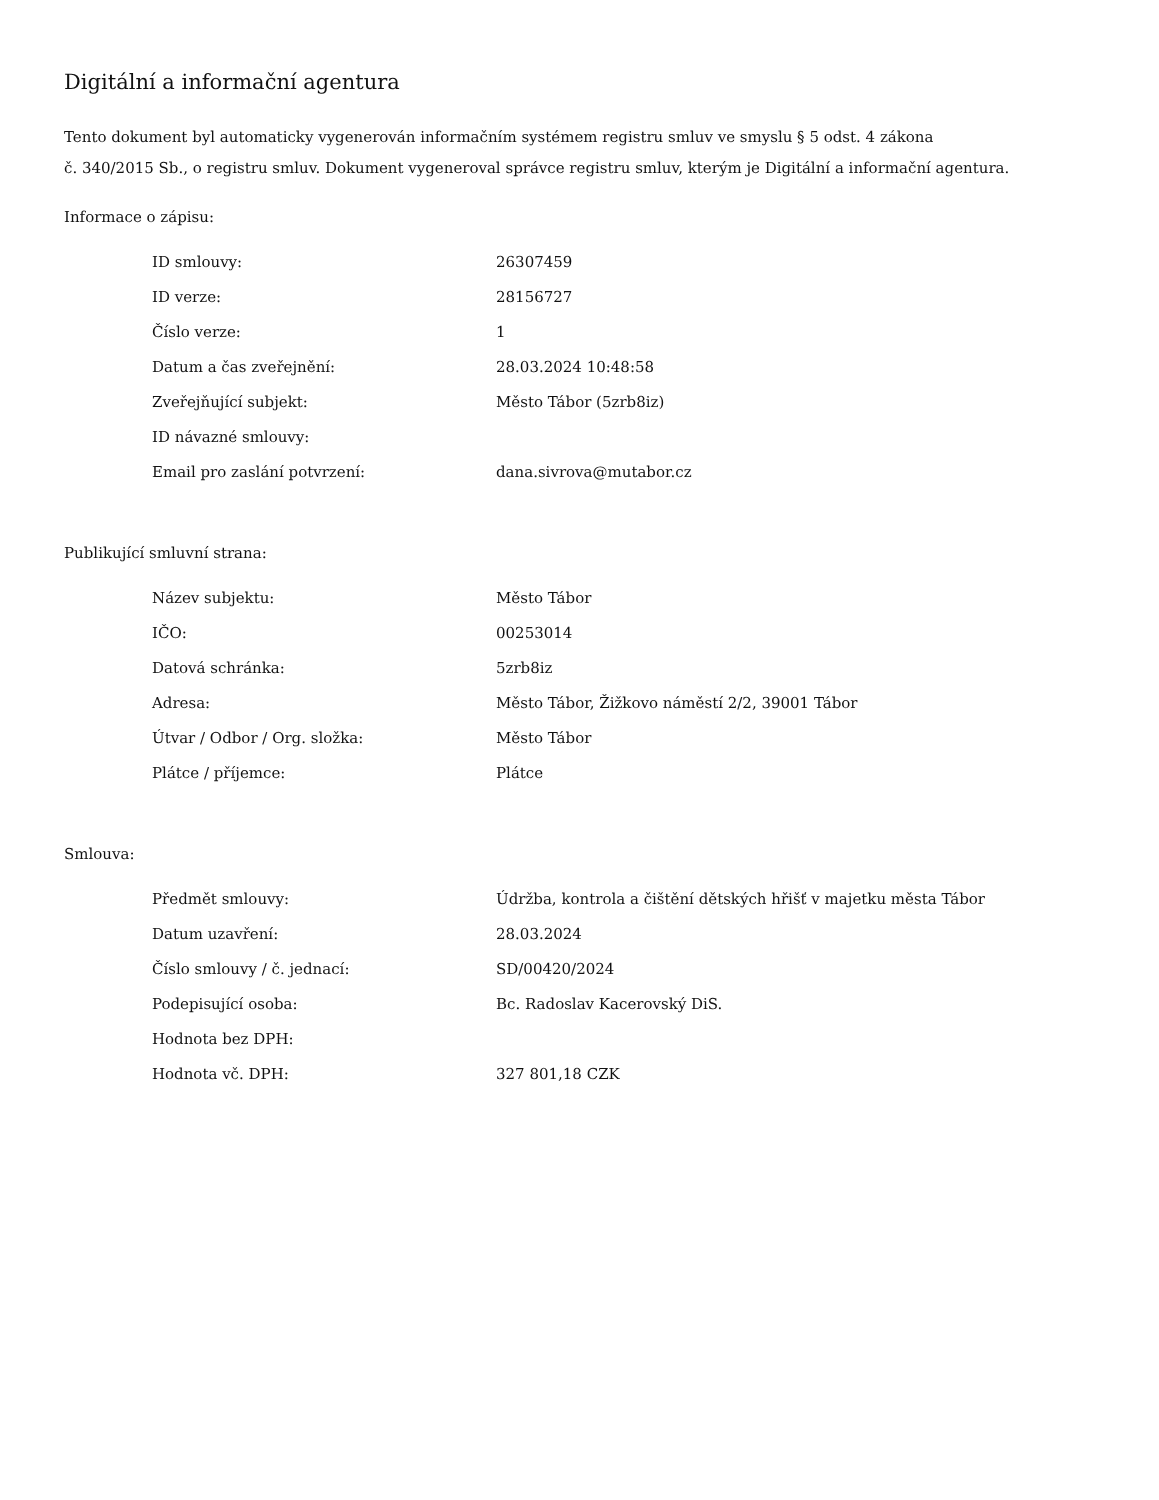Digitální a informační agentura
Tento dokument byl automaticky vygenerován informačním systémem registru smluv ve smyslu § 5 odst. 4 zákona
č. 340/2015 Sb., o registru smluv. Dokument vygeneroval správce registru smluv, kterým je Digitální a informační agentura.
Informace o zápisu:
| ID smlouvy: | 26307459 |
| ID verze: | 28156727 |
| Číslo verze: | 1 |
| Datum a čas zveřejnění: | 28.03.2024 10:48:58 |
| Zveřejňující subjekt: | Město Tábor (5zrb8iz) |
| ID návazné smlouvy: | |
| Email pro zaslání potvrzení: | dana.sivrova@mutabor.cz |
Publikující smluvní strana:
| Název subjektu: | Město Tábor |
| IČO: | 00253014 |
| Datová schránka: | 5zrb8iz |
| Adresa: | Město Tábor, Žižkovo náměstí 2/2, 39001 Tábor |
| Útvar / Odbor / Org. složka: | Město Tábor |
| Plátce / příjemce: | Plátce |
Smlouva:
| Předmět smlouvy: | Údržba, kontrola a čištění dětských hřišť v majetku města Tábor |
| Datum uzavření: | 28.03.2024 |
| Číslo smlouvy / č. jednací: | SD/00420/2024 |
| Podepisující osoba: | Bc. Radoslav Kacerovský DiS. |
| Hodnota bez DPH: | |
| Hodnota vč. DPH: | 327 801,18 CZK |